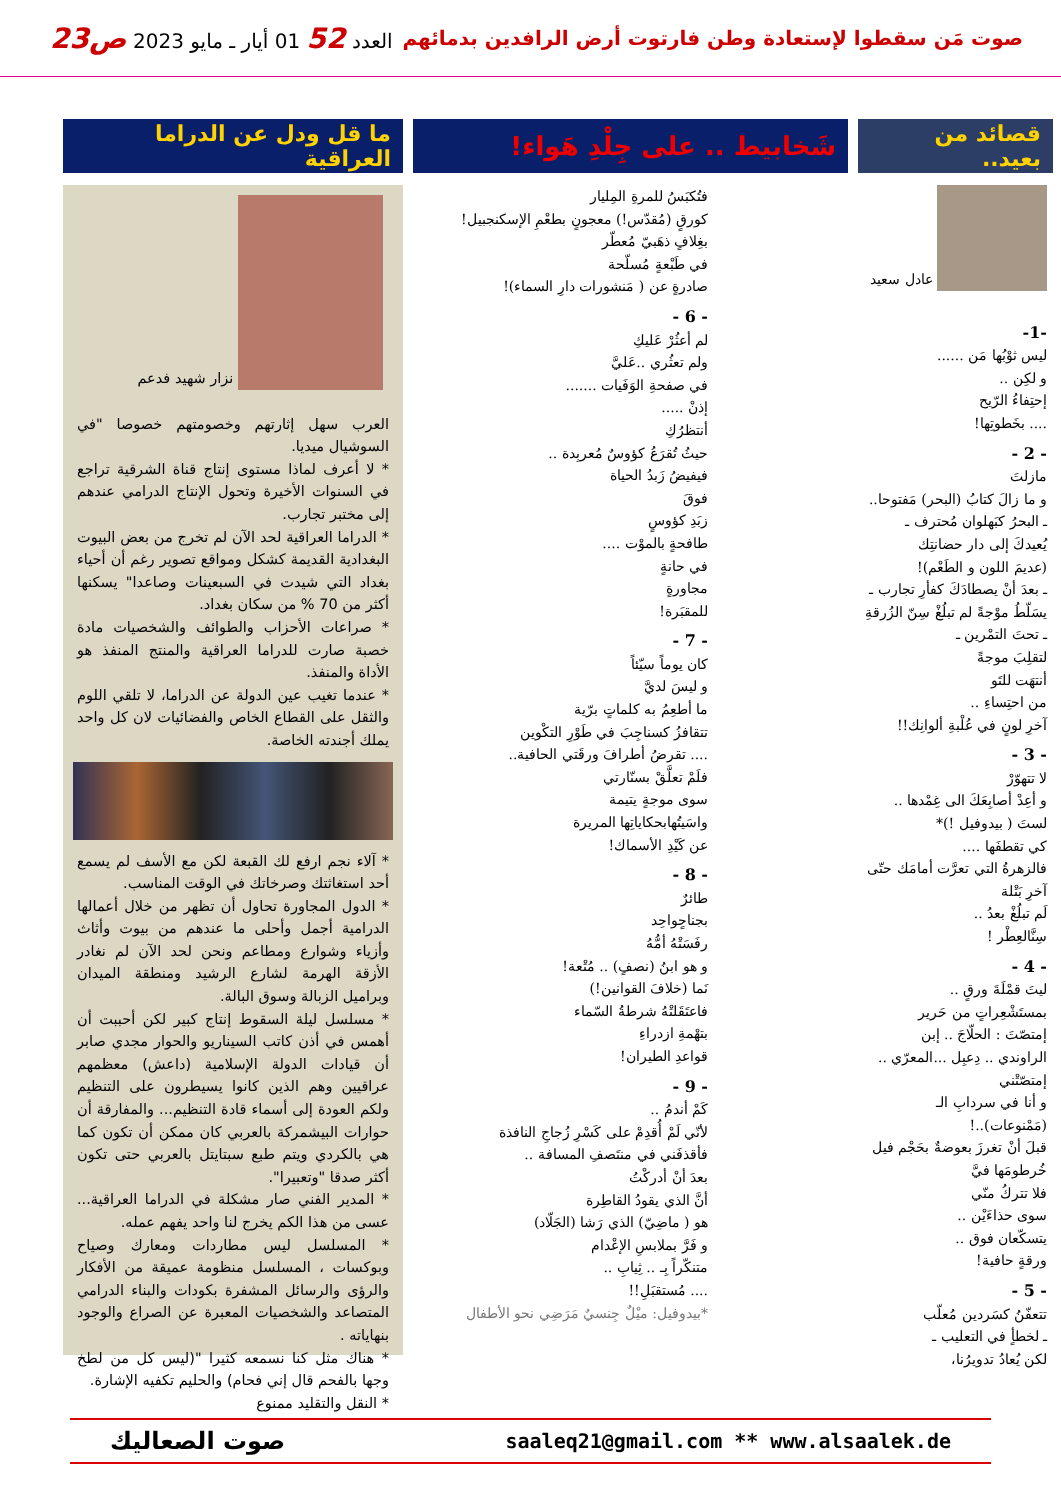صوت مَن سقطوا لإستعادة وطن فارتوت أرض الرافدين بدمائهم
العدد 52 01 أيار ـ مايو 2023 ص23
قصائد من بعيد..
عادل سعيد
-1-
ليس ثوْبُها مَن ......
و لكِن ..
إحتِفاءُ الرّيح
.... بخَطوتِها!
- 2 -
مازلتَ
و ما زالَ كتابُ (البحر) مَفتوحا..
ـ البحرُ كبَهلوان مُحترف ـ
يُعيدكَ إلى دار حضانتِك
(عديمَ اللون و الطَعْم)!
ـ بعدَ أنْ يصطادَكَ كفأرِ تجارب ـ
يسَلّطُ موْجةً لم تبلُغْ سِنّ الزُرقةِ
ـ تحتَ التمْرين ـ
لتقلِبَ موجةً
أنتهَت للتَو
من احتِساءِ ..
آخرِ لونٍ في عُلْبةِ ألوانِك!!
- 3 -
لا تتهوّرْ
و أعِدْ أصابِعَكَ الى غِمْدها ..
لستَ ( بيدوفيل !)*
كي تقطفَها ....
فالزهرةُ التي تعرَّت أمامَك حتّى آخرِ بَتْلة
لَم تبلُغْ بعدُ ..
سِنَّالعِطْر !
- 4 -
ليتَ قمْلَةَ ورقٍ ..
بمستَشْعِراتٍ من حَرير
إمتصّتَ : الحلّاجَ .. إبن
الراوندي .. دِعبِل ...المعرّي ..
إمتصّتْني
و أنا في سردابِ الـ (مَمْنوعات)..!
قبلَ أنْ تغرزَ بعوضةٌ بحَجْم فيل
خُرطومَها فيَّ
فلا تتركُ منّي
سوى حذاءَيْن ..
يتسكّعان فوق ..
ورقةٍ حافية!
- 5 -
تتعفّنُ كسَردين مُعلّب
ـ لخطأٍ في التعليب ـ
لكن يُعادُ تدويرُنا،
شَخابيط .. على جِلْدِ هَواء!
فتُكبَسُ للمرةِ المِليار
كورقٍ (مُقدّس!) معجونٍ بطعْمِ الإسكنجبيل!
بغِلافٍ ذهَبيّ مُعطّر
في طَبْعةٍ مُسلّحة
صادرةٍ عن ( مَنشورات دارِ السماء)!
- 6 -
لم أعثُرْ عَليكِ
ولم تعثُري ..عَليَّ
في صفحةِ الوَفَيات .......
إذنْ .....
أنتظرُكِ
حيثُ تُقرَعُ كؤوسٌ مُعربِدة ..
فيفيضُ زَبدُ الحياة
فوقَ
زبَدِ كؤوسٍ
طافحةٍ بالموْت ....
في حانةٍ
مجاورةٍ
للمقبَرة!
- 7 -
كان يوماً سيّئاً
و ليسَ لديَّ
ما أطعِمُ به كلماتٍ برّية
تتقافزُ كسناجِبَ في طَوْرِ التكْوين
.... تقرضُ أطرافَ ورقَتي الحافية..
فلَمْ تعلَّقْ بسنّارتي
سوى موجةٍ يتيمة
واسَيتُهابحكاياتِها المريرة
عن كَيْدِ الأسماك!
- 8 -
طائرٌ
بجناحٍواحِد
رفَسَتْهُ أمُّهُ
و هو ابنُ (نصفٍ) .. مُتْعة!
نَما (خلافَ القوانين!)
فاعتَقَلتْهُ شرطةُ السّماء
بتهْمةِ ازدراءِ
قواعدِ الطيران!
- 9 -
كَمْ أندمُ ..
لأنّي لَمْ أُقدِمْ على كَسْرِ زُجاجِ النافذة
فأقذفَني في منتَصفِ المسافة ..
بعدَ أنْ أدركْتُ
أنَّ الذي يقودُ القاطِرة
هو ( ماضِيّ) الذي رَشا (الجَلّاد)
و فَرَّ بملابسِ الإعْدام
متنكّراً بِـ .. ثِيابِ ..
.... مُستقبَلِ!!
*بيدوفيل: ميْلٌ جِنسيٌ مَرَضِي نحو الأطفال
ما قل ودل عن الدراما العراقية
نزار شهيد فدعم
العرب سهل إثارتهم وخصومتهم خصوصا "في السوشيال ميديا.
* لا أعرف لماذا مستوى إنتاج قناة الشرقية تراجع في السنوات الأخيرة وتحول الإنتاج الدرامي عندهم إلى مختبر تجارب.
* الدراما العراقية لحد الآن لم تخرج من بعض البيوت البغدادية القديمة كشكل ومواقع تصوير رغم أن أحياء بغداد التي شيدت في السبعينات وصاعدا" يسكنها أكثر من 70 % من سكان بغداد.
* صراعات الأحزاب والطوائف والشخصيات مادة خصبة صارت للدراما العراقية والمنتج المنفذ هو الأداة والمنفذ.
* عندما تغيب عين الدولة عن الدراما، لا تلقي اللوم والثقل على القطاع الخاص والفضائيات لان كل واحد يملك أجندته الخاصة.
* آلاء نجم ارفع لك القبعة لكن مع الأسف لم يسمع أحد استغاثتك وصرخاتك في الوقت المناسب.
* الدول المجاورة تحاول أن تظهر من خلال أعمالها الدرامية أجمل وأحلى ما عندهم من بيوت وأثاث وأزياء وشوارع ومطاعم ونحن لحد الآن لم نغادر الأزقة الهرمة لشارع الرشيد ومنطقة الميدان وبراميل الزبالة وسوق البالة.
* مسلسل ليلة السقوط إنتاج كبير لكن أحببت أن أهمس في أذن كاتب السيناريو والحوار مجدي صابر أن قيادات الدولة الإسلامية (داعش) معظمهم عراقيين وهم الذين كانوا يسيطرون على التنظيم ولكم العودة إلى أسماء قادة التنظيم... والمفارقة أن حوارات البيشمركة بالعربي كان ممكن أن تكون كما هي بالكردي ويتم طبع سبتايتل بالعربي حتى تكون أكثر صدقا "وتعبيرا".
* المدير الفني صار مشكلة في الدراما العراقية... عسى من هذا الكم يخرج لنا واحد يفهم عمله.
* المسلسل ليس مطاردات ومعارك وصياح وبوكسات ، المسلسل منظومة عميقة من الأفكار والرؤى والرسائل المشفرة بكودات والبناء الدرامي المتصاعد والشخصيات المعبرة عن الصراع والوجود بنهاياته .
* هناك مثل كنا نسمعه كثيرا "(ليس كل من لطخ وجها بالفحم قال إني فحام) والحليم تكفيه الإشارة.
* النقل والتقليد ممنوع
saaleq21@gmail.com ** www.alsaalek.de
صوت الصعاليك